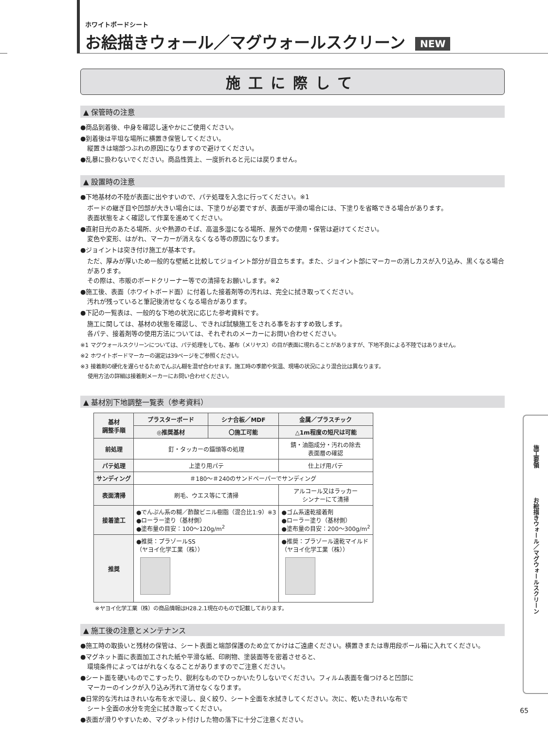ホワイトボードシート
お絵描きウォール／マグウォールスクリーン NEW
施工に際して
▲ 保管時の注意
●商品到着後、中身を確認し速やかにご使用ください。
●到着後は平坦な場所に横置き保管してください。
縦置きは端部つぶれの原因になりますので避けてください。
●乱暴に扱わないでください。商品性質上、一度折れると元には戻りません。
▲ 設置時の注意
●下地基材の不陸が表面に出やすいので、パテ処理を入念に行ってください。※1
ボードの継ぎ目や凹部が大きい場合には、下塗りが必要ですが、表面が平滑の場合には、下塗りを省略できる場合があります。
表面状態をよく確認して作業を進めてください。
●直射日光のあたる場所、火や熱源のそば、高温多湿になる場所、屋外での使用・保管は避けてください。
変色や変形、はがれ、マーカーが消えなくなる等の原因になります。
●ジョイントは突き付け施工が基本です。
ただ、厚みが厚いため一般的な壁紙と比較してジョイント部分が目立ちます。また、ジョイント部にマーカーの消しカスが入り込み、黒くなる場合があります。
その際は、市販のボードクリーナー等での清掃をお願いします。※2
●施工後、表面（ホワイトボード面）に付着した接着剤等の汚れは、完全に拭き取ってください。
汚れが残っていると筆記後消せなくなる場合があります。
●下記の一覧表は、一般的な下地の状況に応じた参考資料です。
施工に関しては、基材の状態を確認し、できれば試験施工をされる事をおすすめ致します。
各パテ、接着剤等の使用方法については、それぞれのメーカーにお問い合わせください。
※1 マグウォールスクリーンについては、パテ処理をしても、基布（メリヤス）の目が表面に現れることがありますが、下地不良による不陸ではありません。
※2 ホワイトボードマーカーの選定は39ページをご参照ください。
※3 接着剤の硬化を遅らせるためでんぷん糊を混ぜ合わせます。施工時の季節や気温、現場の状況により混合比は異なります。
　 使用方法の詳細は接着剤メーカーにお問い合わせください。
▲ 基材別下地調整一覧表（参考資料）
| 基材 調整手順 | プラスターボード | シナ合板／MDF | 金属／プラスチック |
| --- | --- | --- | --- |
| | ◎推奨基材 | 〇施工可能 | △1m程度の短尺は可能 |
| 前処理 | 釘・タッカーの錨頭等の処理 | | 錆・油脂成分・汚れの除去 表面層の確認 |
| パテ処理 | 上塗り用パテ | | 仕上げ用パテ |
| サンディング | ＃180～＃240のサンドペーパーでサンディング | | |
| 表面清掃 | 刷毛、ウエス等にて清掃 | | アルコール又はラッカー シンナーにて清掃 |
| 接着塗工 | ●でんぷん系の糊／酢酸ビニル樹脂（混合比1:9）※3 ●ローラー塗り（基材側） ●塗布量の目安：100～120g/m<sup>2</sup> | | ●ゴム系速乾接着剤 ●ローラー塗り（基材側） ●塗布量の目安：200～300g/m<sup>2</sup> |
| 推奨 | ●推奨：プラゾールSS （ヤヨイ化学工業（株）） | | ●推奨：プラゾール速乾マイルド （ヤヨイ化学工業（株）） |
※ヤヨイ化学工業（株）の商品情報はH28.2.1現在のもので記載しております。
▲ 施工後の注意とメンテナンス
●施工時の取扱いと残材の保管は、シート表面と端部保護のため立てかけはご遠慮ください。横置きまたは専用段ボール箱に入れてください。
●マグネット面に表面加工された紙や平滑な紙、印刷物、塗装面等を密着させると、
環境条件によってはがれなくなることがありますのでご注意ください。
●シート面を硬いものでこすったり、鋭利なものでひっかいたりしないでください。フィルム表面を傷つけると凹部に
マーカーのインクが入り込み汚れて消せなくなります。
●日常的な汚れはきれいな布を水で浸し、良く絞り、シート全面を水拭きしてください。次に、乾いたきれいな布で
シート全面の水分を完全に拭き取ってください。
●表面が滑りやすいため、マグネット付けした物の落下に十分ご注意ください。
施工要領
お絵描きウォール／マグウォールスクリーン
65